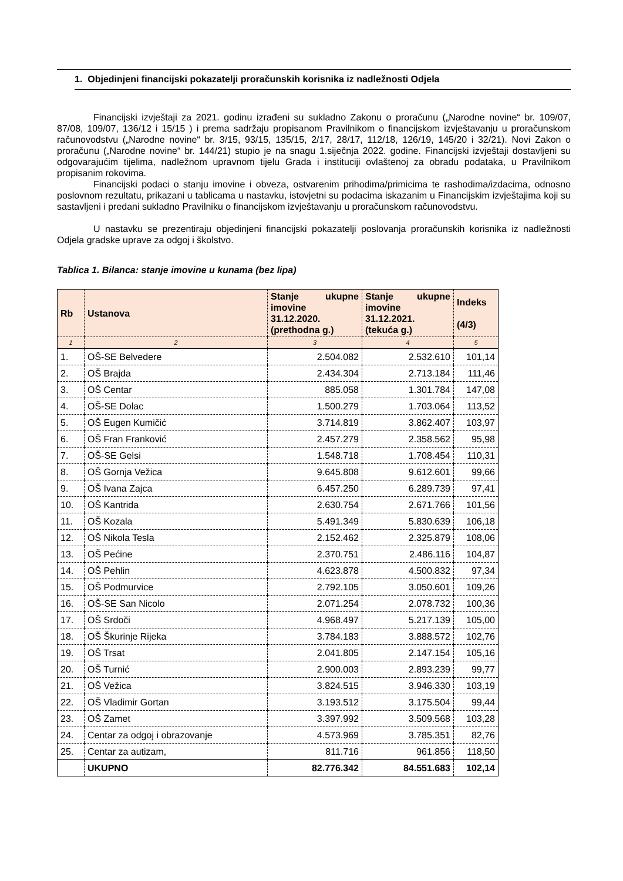1. Objedinjeni financijski pokazatelji proračunskih korisnika iz nadležnosti Odjela
Financijski izvještaji za 2021. godinu izrađeni su sukladno Zakonu o proračunu („Narodne novine“ br. 109/07, 87/08, 109/07, 136/12 i 15/15 ) i prema sadržaju propisanom Pravilnikom o financijskom izvještavanju u proračunskom računovodstvu („Narodne novine“ br. 3/15, 93/15, 135/15, 2/17, 28/17, 112/18, 126/19, 145/20 i 32/21). Novi Zakon o proračunu („Narodne novine“ br. 144/21) stupio je na snagu 1.siječnja 2022. godine. Financijski izvještaji dostavljeni su odgovarajućim tijelima, nadležnom upravnom tijelu Grada i instituciji ovlaštenoj za obradu podataka, u Pravilnikom propisanim rokovima.
Financijski podaci o stanju imovine i obveza, ostvarenim prihodima/primicima te rashodima/izdacima, odnosno poslovnom rezultatu, prikazani u tablicama u nastavku, istovjetni su podacima iskazanim u Financijskim izvještajima koji su sastavljeni i predani sukladno Pravilniku o financijskom izvještavanju u proračunskom računovodstvu.
U nastavku se prezentiraju objedinjeni financijski pokazatelji poslovanja proračunskih korisnika iz nadležnosti Odjela gradske uprave za odgoj i školstvo.
Tablica 1. Bilanca: stanje imovine u kunama (bez lipa)
| Rb | Ustanova | Stanje ukupne imovine 31.12.2020. (prethodna g.) | Stanje ukupne imovine 31.12.2021. (tekuća g.) | Indeks (4/3) |
| --- | --- | --- | --- | --- |
| 1 | 2 | 3 | 4 | 5 |
| 1. | OŠ-SE Belvedere | 2.504.082 | 2.532.610 | 101,14 |
| 2. | OŠ Brajda | 2.434.304 | 2.713.184 | 111,46 |
| 3. | OŠ Centar | 885.058 | 1.301.784 | 147,08 |
| 4. | OŠ-SE Dolac | 1.500.279 | 1.703.064 | 113,52 |
| 5. | OŠ Eugen Kumičić | 3.714.819 | 3.862.407 | 103,97 |
| 6. | OŠ Fran Franković | 2.457.279 | 2.358.562 | 95,98 |
| 7. | OŠ-SE Gelsi | 1.548.718 | 1.708.454 | 110,31 |
| 8. | OŠ Gornja Vežica | 9.645.808 | 9.612.601 | 99,66 |
| 9. | OŠ Ivana Zajca | 6.457.250 | 6.289.739 | 97,41 |
| 10. | OŠ Kantrida | 2.630.754 | 2.671.766 | 101,56 |
| 11. | OŠ Kozala | 5.491.349 | 5.830.639 | 106,18 |
| 12. | OŠ Nikola Tesla | 2.152.462 | 2.325.879 | 108,06 |
| 13. | OŠ Pećine | 2.370.751 | 2.486.116 | 104,87 |
| 14. | OŠ Pehlin | 4.623.878 | 4.500.832 | 97,34 |
| 15. | OŠ Podmurvice | 2.792.105 | 3.050.601 | 109,26 |
| 16. | OŠ-SE San Nicolo | 2.071.254 | 2.078.732 | 100,36 |
| 17. | OŠ Srdoči | 4.968.497 | 5.217.139 | 105,00 |
| 18. | OŠ Škurinje Rijeka | 3.784.183 | 3.888.572 | 102,76 |
| 19. | OŠ Trsat | 2.041.805 | 2.147.154 | 105,16 |
| 20. | OŠ Turnić | 2.900.003 | 2.893.239 | 99,77 |
| 21. | OŠ Vežica | 3.824.515 | 3.946.330 | 103,19 |
| 22. | OŠ Vladimir Gortan | 3.193.512 | 3.175.504 | 99,44 |
| 23. | OŠ Zamet | 3.397.992 | 3.509.568 | 103,28 |
| 24. | Centar za odgoj i obrazovanje | 4.573.969 | 3.785.351 | 82,76 |
| 25. | Centar za autizam, | 811.716 | 961.856 | 118,50 |
| | UKUPNO | 82.776.342 | 84.551.683 | 102,14 |